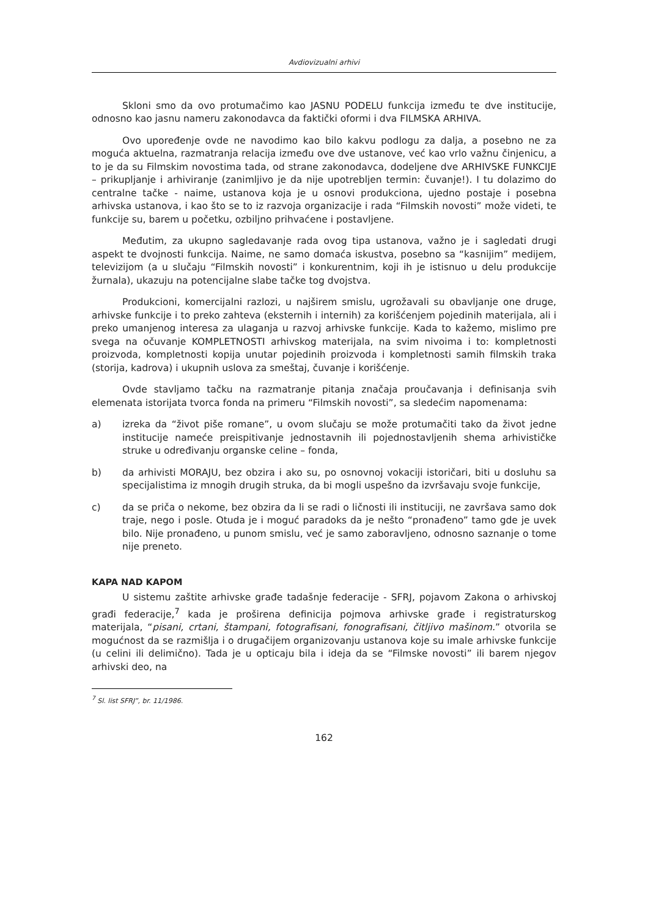Avdiovizualni arhivi
Skloni smo da ovo protumačimo kao JASNU PODELU funkcija između te dve institucije, odnosno kao jasnu nameru zakonodavca da faktički oformi i dva FILMSKA ARHIVA.
Ovo upoređenje ovde ne navodimo kao bilo kakvu podlogu za dalja, a posebno ne za moguća aktuelna, razmatranja relacija između ove dve ustanove, već kao vrlo važnu činjenicu, a to je da su Filmskim novostima tada, od strane zakonodavca, dodeljene dve ARHIVSKE FUNKCIJE – prikupljanje i arhiviranje (zanimljivo je da nije upotrebljen termin: čuvanje!). I tu dolazimo do centralne tačke - naime, ustanova koja je u osnovi produkciona, ujedno postaje i posebna arhivska ustanova, i kao što se to iz razvoja organizacije i rada “Filmskih novosti” može videti, te funkcije su, barem u početku, ozbiljno prihvaćene i postavljene.
Međutim, za ukupno sagledavanje rada ovog tipa ustanova, važno je i sagledati drugi aspekt te dvojnosti funkcija. Naime, ne samo domaća iskustva, posebno sa “kasnijim” medijem, televizijom (a u slučaju “Filmskih novosti” i konkurentnim, koji ih je istisnuo u delu produkcije žurnala), ukazuju na potencijalne slabe tačke tog dvojstva.
Produkcioni, komercijalni razlozi, u najširem smislu, ugrožavali su obavljanje one druge, arhivske funkcije i to preko zahteva (eksternih i internih) za korišćenjem pojedinih materijala, ali i preko umanjenog interesa za ulaganja u razvoj arhivske funkcije. Kada to kažemo, mislimo pre svega na očuvanje KOMPLETNOSTI arhivskog materijala, na svim nivoima i to: kompletnosti proizvoda, kompletnosti kopija unutar pojedinih proizvoda i kompletnosti samih filmskih traka (storija, kadrova) i ukupnih uslova za smeštaj, čuvanje i korišćenje.
Ovde stavljamo tačku na razmatranje pitanja značaja proučavanja i definisanja svih elemenata istorijata tvorca fonda na primeru “Filmskih novosti”, sa sledećim napomenama:
a) izreka da “život piše romane”, u ovom slučaju se može protumačiti tako da život jedne institucije nameće preispitivanje jednostavnih ili pojednostavljenih shema arhivističke struke u određivanju organske celine – fonda,
b) da arhivisti MORAJU, bez obzira i ako su, po osnovnoj vokaciji istoričari, biti u dosluhu sa specijalistima iz mnogih drugih struka, da bi mogli uspešno da izvršavaju svoje funkcije,
c) da se priča o nekome, bez obzira da li se radi o ličnosti ili instituciji, ne završava samo dok traje, nego i posle. Otuda je i moguć paradoks da je nešto “pronađeno” tamo gde je uvek bilo. Nije pronađeno, u punom smislu, već je samo zaboravljeno, odnosno saznanje o tome nije preneto.
KAPA NAD KAPOM
U sistemu zaštite arhivske građe tadašnje federacije - SFRJ, pojavom Zakona o arhivskoj građi federacije,<sup>7</sup> kada je proširena definicija pojmova arhivske građe i registraturskog materijala, “pisani, crtani, štampani, fotografisani, fonografisani, čitljivo mašinom.” otvorila se mogućnost da se razmišlja i o drugačijem organizovanju ustanova koje su imale arhivske funkcije (u celini ili delimično). Tada je u opticaju bila i ideja da se “Filmske novosti” ili barem njegov arhivski deo, na
<sup>7</sup> Sl. list SFRJ”, br. 11/1986.
162